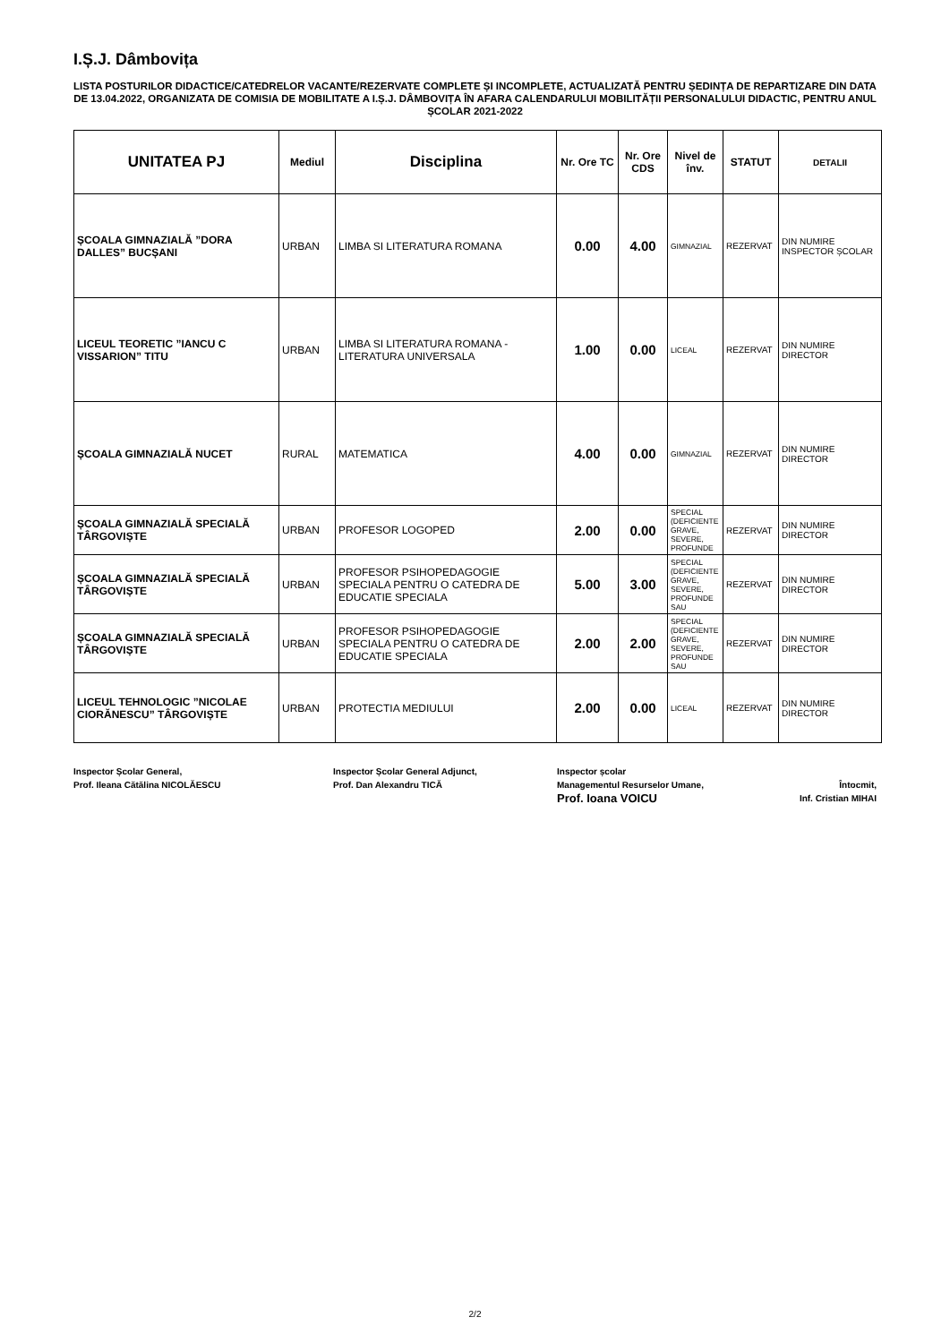I.Ș.J. Dâmbovița
LISTA POSTURILOR DIDACTICE/CATEDRELOR VACANTE/REZERVATE COMPLETE ȘI INCOMPLETE, ACTUALIZATĂ PENTRU ȘEDINȚA DE REPARTIZARE DIN DATA DE 13.04.2022, ORGANIZATA DE COMISIA DE MOBILITATE A I.Ș.J. DÂMBOVIȚA ÎN AFARA CALENDARULUI MOBILITĂȚII PERSONALULUI DIDACTIC, PENTRU ANUL ȘCOLAR 2021-2022
| UNITATEA PJ | Mediul | Disciplina | Nr. Ore TC | Nr. Ore CDS | Nivel de înv. | STATUT | DETALII |
| --- | --- | --- | --- | --- | --- | --- | --- |
| ȘCOALA GIMNAZIALĂ ”DORA DALLES” BUCȘANI | URBAN | LIMBA SI LITERATURA ROMANA | 0.00 | 4.00 | GIMNAZIAL | REZERVAT | DIN NUMIRE INSPECTOR ȘCOLAR |
| LICEUL TEORETIC ”IANCU C VISSARION” TITU | URBAN | LIMBA SI LITERATURA ROMANA - LITERATURA UNIVERSALA | 1.00 | 0.00 | LICEAL | REZERVAT | DIN NUMIRE DIRECTOR |
| ȘCOALA GIMNAZIALĂ NUCET | RURAL | MATEMATICA | 4.00 | 0.00 | GIMNAZIAL | REZERVAT | DIN NUMIRE DIRECTOR |
| ȘCOALA GIMNAZIALĂ SPECIALĂ TÂRGOVIȘTE | URBAN | PROFESOR LOGOPED | 2.00 | 0.00 | SPECIAL (DEFICIENTE GRAVE, SEVERE, PROFUNDE | REZERVAT | DIN NUMIRE DIRECTOR |
| ȘCOALA GIMNAZIALĂ SPECIALĂ TÂRGOVIȘTE | URBAN | PROFESOR PSIHOPEDAGOGIE SPECIALA PENTRU O CATEDRA DE EDUCATIE SPECIALA | 5.00 | 3.00 | SPECIAL (DEFICIENTE GRAVE, SEVERE, PROFUNDE SAU | REZERVAT | DIN NUMIRE DIRECTOR |
| ȘCOALA GIMNAZIALĂ SPECIALĂ TÂRGOVIȘTE | URBAN | PROFESOR PSIHOPEDAGOGIE SPECIALA PENTRU O CATEDRA DE EDUCATIE SPECIALA | 2.00 | 2.00 | SPECIAL (DEFICIENTE GRAVE, SEVERE, PROFUNDE SAU | REZERVAT | DIN NUMIRE DIRECTOR |
| LICEUL TEHNOLOGIC ”NICOLAE CIORĂNESCU” TÂRGOVIȘTE | URBAN | PROTECTIA MEDIULUI | 2.00 | 0.00 | LICEAL | REZERVAT | DIN NUMIRE DIRECTOR |
Inspector Școlar General,
Prof. Ileana Cătălina NICOLĂESCU
Inspector Școlar General Adjunct,
Prof. Dan Alexandru TICĂ
Inspector școlar
Managementul Resurselor Umane,
Prof. Ioana VOICU
Întocmit,
Inf. Cristian MIHAI
2/2